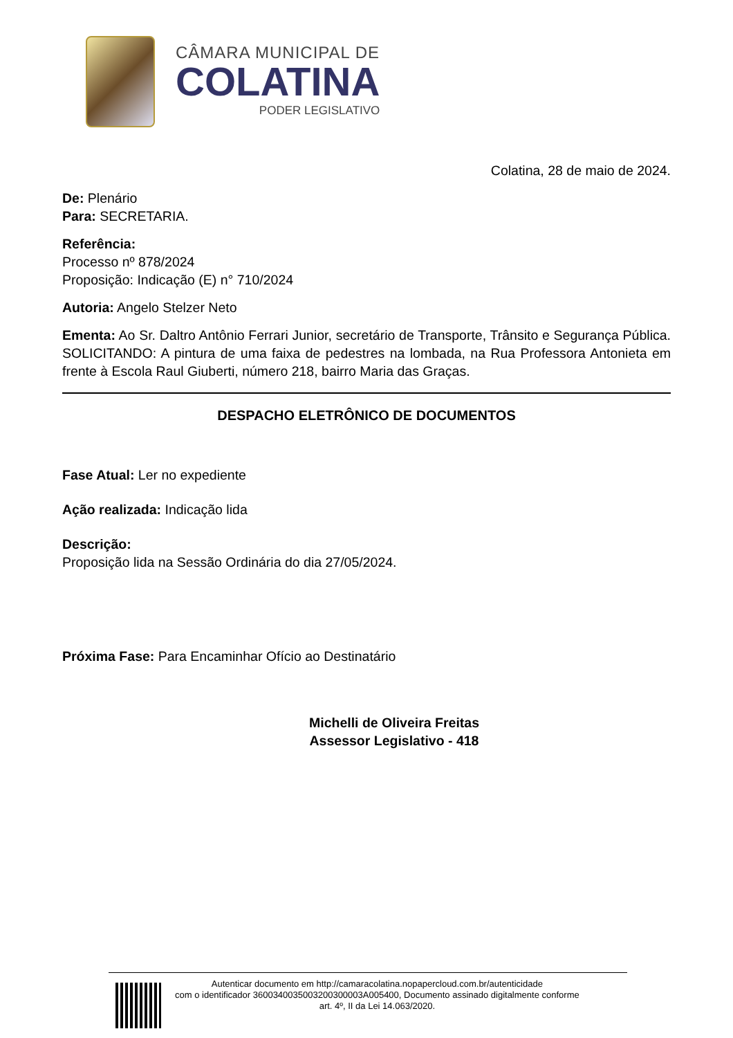CÂMARA MUNICIPAL DE
COLATINA
PODER LEGISLATIVO
Colatina, 28 de maio de 2024.
De: Plenário
Para: SECRETARIA.
Referência:
Processo nº 878/2024
Proposição: Indicação (E) n° 710/2024
Autoria: Angelo Stelzer Neto
Ementa: Ao Sr. Daltro Antônio Ferrari Junior, secretário de Transporte, Trânsito e Segurança Pública. SOLICITANDO: A pintura de uma faixa de pedestres na lombada, na Rua Professora Antonieta em frente à Escola Raul Giuberti, número 218, bairro Maria das Graças.
DESPACHO ELETRÔNICO DE DOCUMENTOS
Fase Atual: Ler no expediente
Ação realizada: Indicação lida
Descrição:
Proposição lida na Sessão Ordinária do dia 27/05/2024.
Próxima Fase: Para Encaminhar Ofício ao Destinatário
Michelli de Oliveira Freitas
Assessor Legislativo - 418
Autenticar documento em http://camaracolatina.nopapercloud.com.br/autenticidade
com o identificador 3600340035003200300003A005400, Documento assinado digitalmente conforme
art. 4º, II da Lei 14.063/2020.